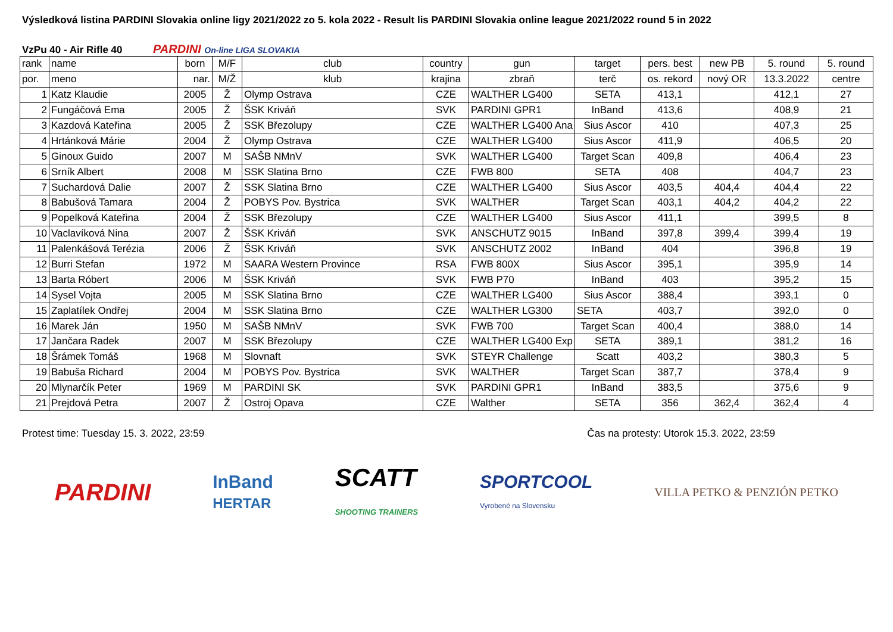Výsledková listina PARDINI Slovakia online ligy 2021/2022 zo 5. kola 2022 - Result lis PARDINI Slovakia online league 2021/2022 round 5 in 2022
VzPu 40 - Air Rifle 40
PARDINI On-line LIGA SLOVAKIA
| rank | name | born | M/F | club | country | gun | target | pers. best | new PB | 5. round | 5. round |
| --- | --- | --- | --- | --- | --- | --- | --- | --- | --- | --- | --- |
| por. | meno | nar. | M/Ž | klub | krajina | zbraň | terč | os. rekord | nový OR | 13.3.2022 | centre |
| 1 | Katz Klaudie | 2005 | Ž | Olymp Ostrava | CZE | WALTHER LG400 | SETA | 413,1 | | 412,1 | 27 |
| 2 | Fungáčová Ema | 2005 | Ž | ŠSK Kriváň | SVK | PARDINI GPR1 | InBand | 413,6 | | 408,9 | 21 |
| 3 | Kazdová Kateřina | 2005 | Ž | SSK Březolupy | CZE | WALTHER LG400 Ana | Sius Ascor | 410 | | 407,3 | 25 |
| 4 | Hrtánková Márie | 2004 | Ž | Olymp Ostrava | CZE | WALTHER LG400 | Sius Ascor | 411,9 | | 406,5 | 20 |
| 5 | Ginoux Guido | 2007 | M | SAŠB NMnV | SVK | WALTHER LG400 | Target Scan | 409,8 | | 406,4 | 23 |
| 6 | Srník Albert | 2008 | M | SSK Slatina Brno | CZE | FWB 800 | SETA | 408 | | 404,7 | 23 |
| 7 | Suchardová Dalie | 2007 | Ž | SSK Slatina Brno | CZE | WALTHER LG400 | Sius Ascor | 403,5 | 404,4 | 404,4 | 22 |
| 8 | Babušová Tamara | 2004 | Ž | POBYS Pov. Bystrica | SVK | WALTHER | Target Scan | 403,1 | 404,2 | 404,2 | 22 |
| 9 | Popelková Kateřina | 2004 | Ž | SSK Březolupy | CZE | WALTHER LG400 | Sius Ascor | 411,1 | | 399,5 | 8 |
| 10 | Vaclavíková Nina | 2007 | Ž | ŠSK Kriváň | SVK | ANSCHUTZ 9015 | InBand | 397,8 | 399,4 | 399,4 | 19 |
| 11 | Palenkášová Terézia | 2006 | Ž | ŠSK Kriváň | SVK | ANSCHUTZ 2002 | InBand | 404 | | 396,8 | 19 |
| 12 | Burri Stefan | 1972 | M | SAARA Western Province | RSA | FWB 800X | Sius Ascor | 395,1 | | 395,9 | 14 |
| 13 | Barta Róbert | 2006 | M | ŠSK Kriváň | SVK | FWB P70 | InBand | 403 | | 395,2 | 15 |
| 14 | Sysel Vojta | 2005 | M | SSK Slatina Brno | CZE | WALTHER LG400 | Sius Ascor | 388,4 | | 393,1 | 0 |
| 15 | Zaplatílek Ondřej | 2004 | M | SSK Slatina Brno | CZE | WALTHER LG300 | SETA | 403,7 | | 392,0 | 0 |
| 16 | Marek Ján | 1950 | M | SAŠB NMnV | SVK | FWB 700 | Target Scan | 400,4 | | 388,0 | 14 |
| 17 | Jančara Radek | 2007 | M | SSK Březolupy | CZE | WALTHER LG400 Exp | SETA | 389,1 | | 381,2 | 16 |
| 18 | Šrámek Tomáš | 1968 | M | Slovnaft | SVK | STEYR Challenge | Scatt | 403,2 | | 380,3 | 5 |
| 19 | Babuša Richard | 2004 | M | POBYS Pov. Bystrica | SVK | WALTHER | Target Scan | 387,7 | | 378,4 | 9 |
| 20 | Mlynarčík Peter | 1969 | M | PARDINI SK | SVK | PARDINI GPR1 | InBand | 383,5 | | 375,6 | 9 |
| 21 | Prejdová Petra | 2007 | Ž | Ostroj Opava | CZE | Walther | SETA | 356 | 362,4 | 362,4 | 4 |
Protest time: Tuesday 15. 3. 2022, 23:59 Čas na protesty: Utorok 15.3. 2022, 23:59
PARDINI InBand
HERTAR SCATT
SHOOTING TRAINERS SPORTCOOL
Vyrobené na Slovensku VILLA PETKO & PENZIÓN PETKO